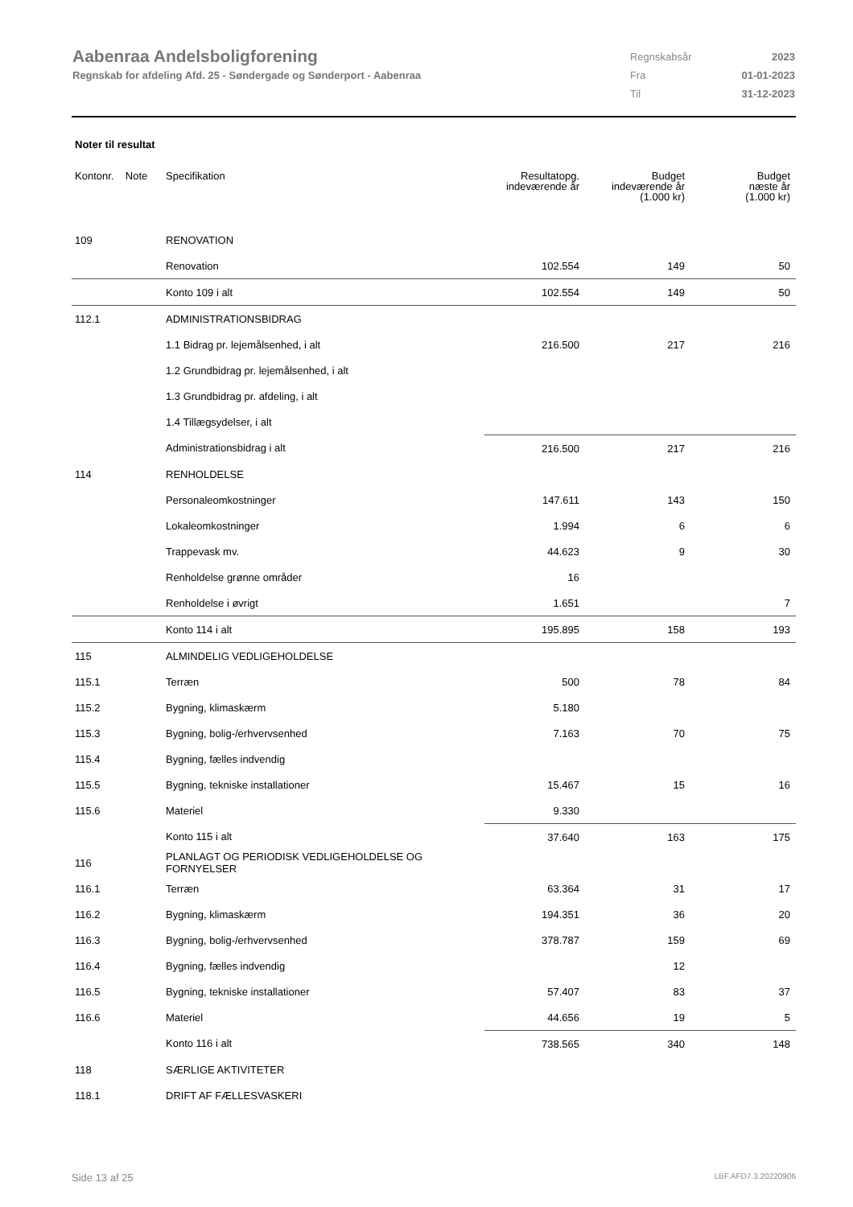Aabenraa Andelsboligforening
Regnskab for afdeling Afd. 25 - Søndergade og Sønderport - Aabenraa
| Regnskabsår | 2023 |
| Fra | 01-01-2023 |
| Til | 31-12-2023 |
Noter til resultat
| Kontonr. Note | Specifikation | Resultatopg. indeværende år | Budget indeværende år (1.000 kr) | Budget næste år (1.000 kr) |
| --- | --- | --- | --- | --- |
| 109 | RENOVATION | | | |
| | Renovation | 102.554 | 149 | 50 |
| | Konto 109 i alt | 102.554 | 149 | 50 |
| 112.1 | ADMINISTRATIONSBIDRAG | | | |
| | 1.1 Bidrag pr. lejemålsenhed, i alt | 216.500 | 217 | 216 |
| | 1.2 Grundbidrag pr. lejemålsenhed, i alt | | | |
| | 1.3 Grundbidrag pr. afdeling, i alt | | | |
| | 1.4 Tillægsydelser, i alt | | | |
| | Administrationsbidrag i alt | 216.500 | 217 | 216 |
| 114 | RENHOLDELSE | | | |
| | Personaleomkostninger | 147.611 | 143 | 150 |
| | Lokaleomkostninger | 1.994 | 6 | 6 |
| | Trappevask mv. | 44.623 | 9 | 30 |
| | Renholdelse grønne områder | 16 | | |
| | Renholdelse i øvrigt | 1.651 | | 7 |
| | Konto 114 i alt | 195.895 | 158 | 193 |
| 115 | ALMINDELIG VEDLIGEHOLDELSE | | | |
| 115.1 | Terræn | 500 | 78 | 84 |
| 115.2 | Bygning, klimaskærm | 5.180 | | |
| 115.3 | Bygning, bolig-/erhvervsenhed | 7.163 | 70 | 75 |
| 115.4 | Bygning, fælles indvendig | | | |
| 115.5 | Bygning, tekniske installationer | 15.467 | 15 | 16 |
| 115.6 | Materiel | 9.330 | | |
| | Konto 115 i alt | 37.640 | 163 | 175 |
| 116 | PLANLAGT OG PERIODISK VEDLIGEHOLDELSE OG FORNYELSER | | | |
| 116.1 | Terræn | 63.364 | 31 | 17 |
| 116.2 | Bygning, klimaskærm | 194.351 | 36 | 20 |
| 116.3 | Bygning, bolig-/erhvervsenhed | 378.787 | 159 | 69 |
| 116.4 | Bygning, fælles indvendig | | 12 | |
| 116.5 | Bygning, tekniske installationer | 57.407 | 83 | 37 |
| 116.6 | Materiel | 44.656 | 19 | 5 |
| | Konto 116 i alt | 738.565 | 340 | 148 |
| 118 | SÆRLIGE AKTIVITETER | | | |
| 118.1 | DRIFT AF FÆLLESVASKERI | | | |
Side 13 af 25 LBF.AFD7.3.20220906